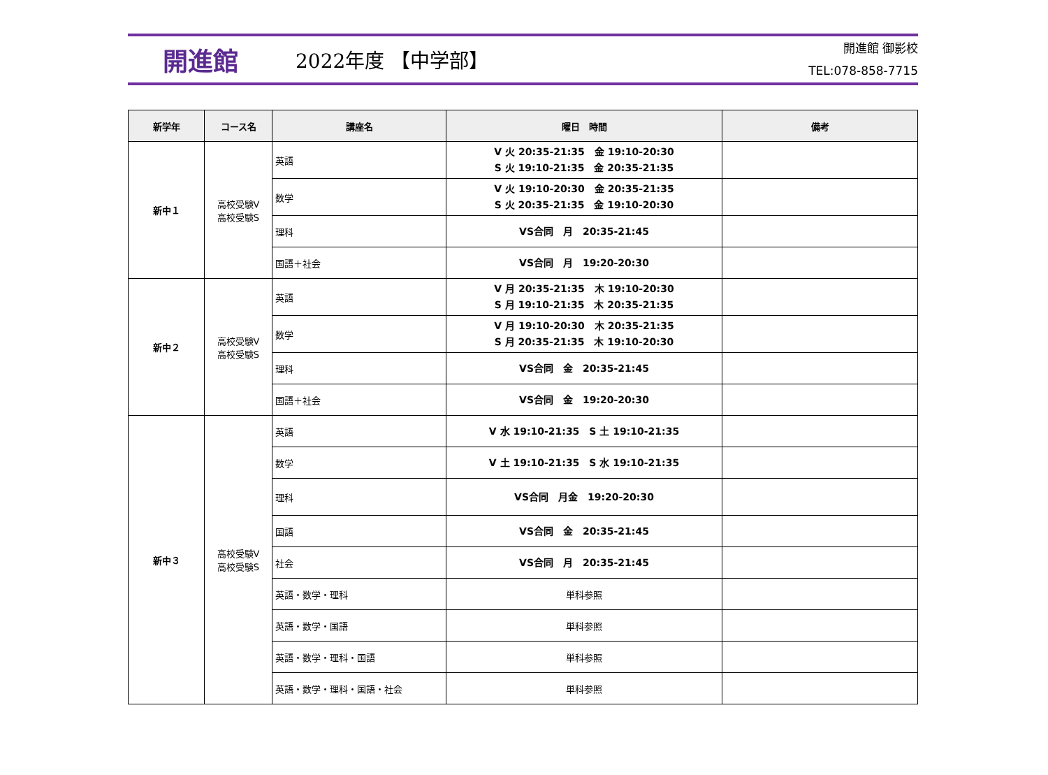開進館
2022年度 【中学部】
開進館 御影校
TEL:078-858-7715
| 新学年 | コース名 | 講座名 | 曜日 時間 | 備考 |
| --- | --- | --- | --- | --- |
| 新中１ | 高校受験V 高校受験S | 英語 | V 火 20:35-21:35 金 19:10-20:30 S 火 19:10-21:35 金 20:35-21:35 | |
| | | 数学 | V 火 19:10-20:30 金 20:35-21:35 S 火 20:35-21:35 金 19:10-20:30 | |
| | | 理科 | VS合同 月 20:35-21:45 | |
| | | 国語＋社会 | VS合同 月 19:20-20:30 | |
| 新中２ | 高校受験V 高校受験S | 英語 | V 月 20:35-21:35 木 19:10-20:30 S 月 19:10-21:35 木 20:35-21:35 | |
| | | 数学 | V 月 19:10-20:30 木 20:35-21:35 S 月 20:35-21:35 木 19:10-20:30 | |
| | | 理科 | VS合同 金 20:35-21:45 | |
| | | 国語＋社会 | VS合同 金 19:20-20:30 | |
| 新中３ | 高校受験V 高校受験S | 英語 | V 水 19:10-21:35 S 土 19:10-21:35 | |
| | | 数学 | V 土 19:10-21:35 S 水 19:10-21:35 | |
| | | 理科 | VS合同 月金 19:20-20:30 | |
| | | 国語 | VS合同 金 20:35-21:45 | |
| | | 社会 | VS合同 月 20:35-21:45 | |
| | | 英語・数学・理科 | 単科参照 | |
| | | 英語・数学・国語 | 単科参照 | |
| | | 英語・数学・理科・国語 | 単科参照 | |
| | | 英語・数学・理科・国語・社会 | 単科参照 | |